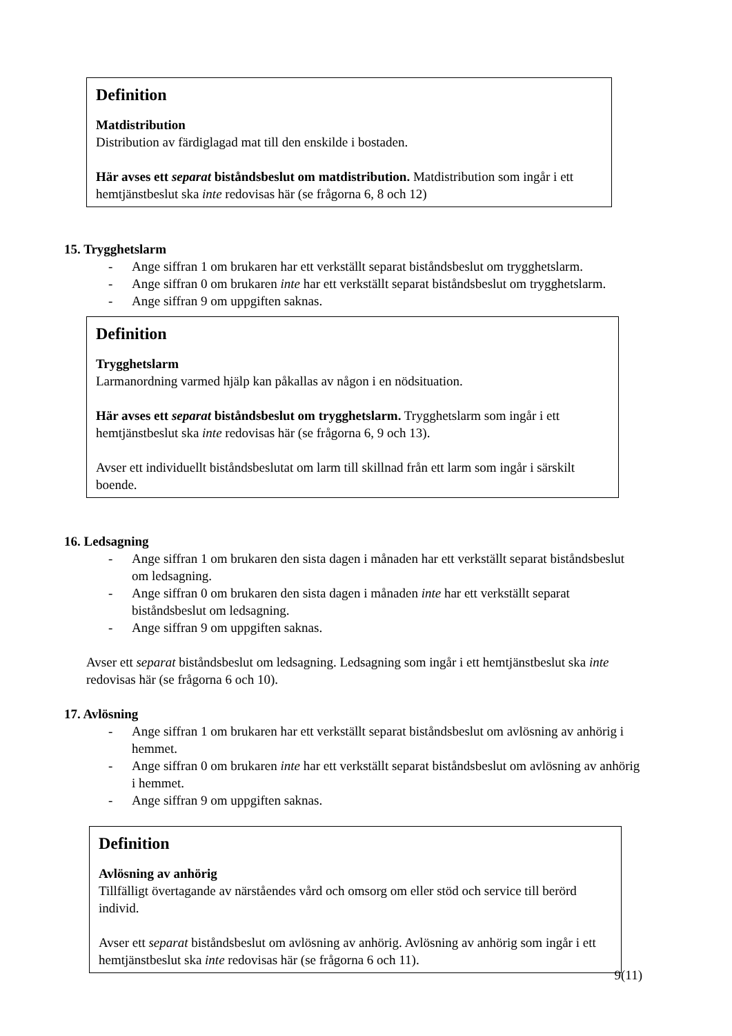Definition
Matdistribution
Distribution av färdiglagad mat till den enskilde i bostaden.
Här avses ett separat biståndsbeslut om matdistribution. Matdistribution som ingår i ett hemtjänstbeslut ska inte redovisas här (se frågorna 6, 8 och 12)
15. Trygghetslarm
- Ange siffran 1 om brukaren har ett verkställt separat biståndsbeslut om trygghetslarm.
- Ange siffran 0 om brukaren inte har ett verkställt separat biståndsbeslut om trygghetslarm.
- Ange siffran 9 om uppgiften saknas.
Definition
Trygghetslarm
Larmanordning varmed hjälp kan påkallas av någon i en nödsituation.
Här avses ett separat biståndsbeslut om trygghetslarm. Trygghetslarm som ingår i ett hemtjänstbeslut ska inte redovisas här (se frågorna 6, 9 och 13).
Avser ett individuellt biståndsbeslutat om larm till skillnad från ett larm som ingår i särskilt boende.
16. Ledsagning
- Ange siffran 1 om brukaren den sista dagen i månaden har ett verkställt separat biståndsbeslut om ledsagning.
- Ange siffran 0 om brukaren den sista dagen i månaden inte har ett verkställt separat biståndsbeslut om ledsagning.
- Ange siffran 9 om uppgiften saknas.
Avser ett separat biståndsbeslut om ledsagning. Ledsagning som ingår i ett hemtjänstbeslut ska inte redovisas här (se frågorna 6 och 10).
17. Avlösning
- Ange siffran 1 om brukaren har ett verkställt separat biståndsbeslut om avlösning av anhörig i hemmet.
- Ange siffran 0 om brukaren inte har ett verkställt separat biståndsbeslut om avlösning av anhörig i hemmet.
- Ange siffran 9 om uppgiften saknas.
Definition
Avlösning av anhörig
Tillfälligt övertagande av närståendes vård och omsorg om eller stöd och service till berörd individ.
Avser ett separat biståndsbeslut om avlösning av anhörig. Avlösning av anhörig som ingår i ett hemtjänstbeslut ska inte redovisas här (se frågorna 6 och 11).
9(11)